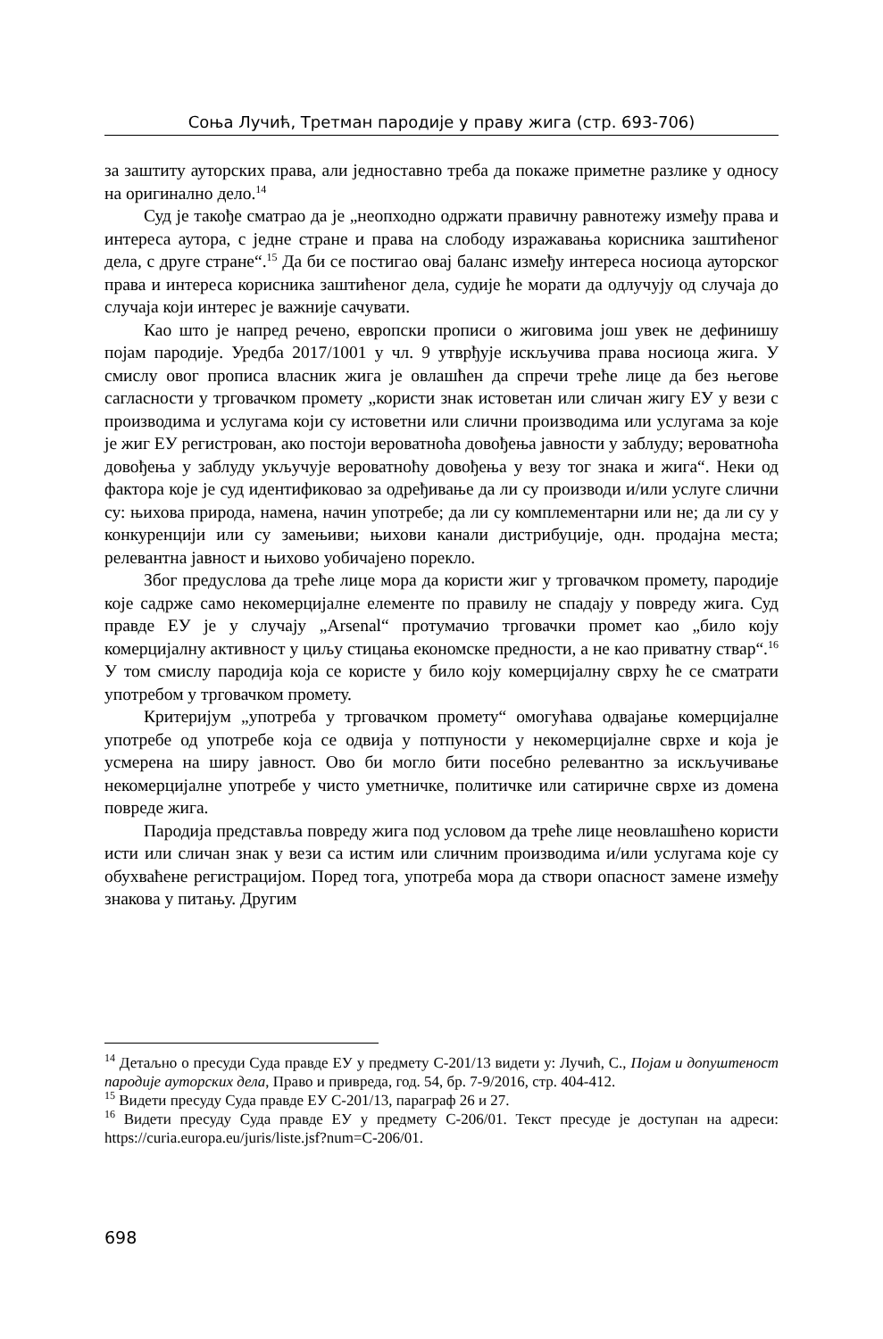Соња Лучић, Третман пародије у праву жига (стр. 693-706)
за заштиту ауторских права, али једноставно треба да покаже приметне разлике у односу на оригинално дело.<sup>14</sup>
Суд је такође сматрао да је „неопходно одржати правичну равнотежу између права и интереса аутора, с једне стране и права на слободу изражавања корисника заштићеног дела, с друге стране“.<sup>15</sup> Да би се постигао овај баланс између интереса носиоца ауторског права и интереса корисника заштићеног дела, судије ће морати да одлучују од случаја до случаја који интерес је важније сачувати.
Као што је напред речено, европски прописи о жиговима још увек не дефинишу појам пародије. Уредба 2017/1001 у чл. 9 утврђује искључива права носиоца жига. У смислу овог прописа власник жига је овлашћен да спречи треће лице да без његове сагласности у трговачком промету „користи знак истоветан или сличан жигу ЕУ у вези с производима и услугама који су истоветни или слични производима или услугама за које је жиг ЕУ регистрован, ако постоји вероватноћа довођења јавности у заблуду; вероватноћа довођења у заблуду укључује вероватноћу довођења у везу тог знака и жига“. Неки од фактора које је суд идентификовао за одређивање да ли су производи и/или услуге слични су: њихова природа, намена, начин употребе; да ли су комплементарни или не; да ли су у конкуренцији или су замењиви; њихови канали дистрибуције, одн. продајна места; релевантна јавност и њихово уобичајено порекло.
Због предуслова да треће лице мора да користи жиг у трговачком промету, пародије које садрже само некомерцијалне елементе по правилу не спадају у повреду жига. Суд правде ЕУ је у случају „Arsenal“ протумачио трговачки промет као „било коју комерцијалну активност у циљу стицања економске предности, а не као приватну ствар“.<sup>16</sup> У том смислу пародија која се користе у било коју комерцијалну сврху ће се сматрати употребом у трговачком промету.
Критеријум „употреба у трговачком промету“ омогућава одвајање комерцијалне употребе од употребе која се одвија у потпуности у некомерцијалне сврхе и која је усмерена на ширу јавност. Ово би могло бити посебно релевантно за искључивање некомерцијалне употребе у чисто уметничке, политичке или сатиричне сврхе из домена повреде жига.
Пародија представља повреду жига под условом да треће лице неовлашћено користи исти или сличан знак у вези са истим или сличним производима и/или услугама које су обухваћене регистрацијом. Поред тога, употреба мора да створи опасност замене између знакова у питању. Другим
<sup>14</sup> Детаљно о пресуди Суда правде ЕУ у предмету C-201/13 видети у: Лучић, С., Појам и допуштеност пародије ауторских дела, Право и привреда, год. 54, бр. 7-9/2016, стр. 404-412.
<sup>15</sup> Видети пресуду Суда правде ЕУ C-201/13, параграф 26 и 27.
<sup>16</sup> Видети пресуду Суда правде ЕУ у предмету C-206/01. Текст пресуде је доступан на адреси: https://curia.europa.eu/juris/liste.jsf?num=C-206/01.
698